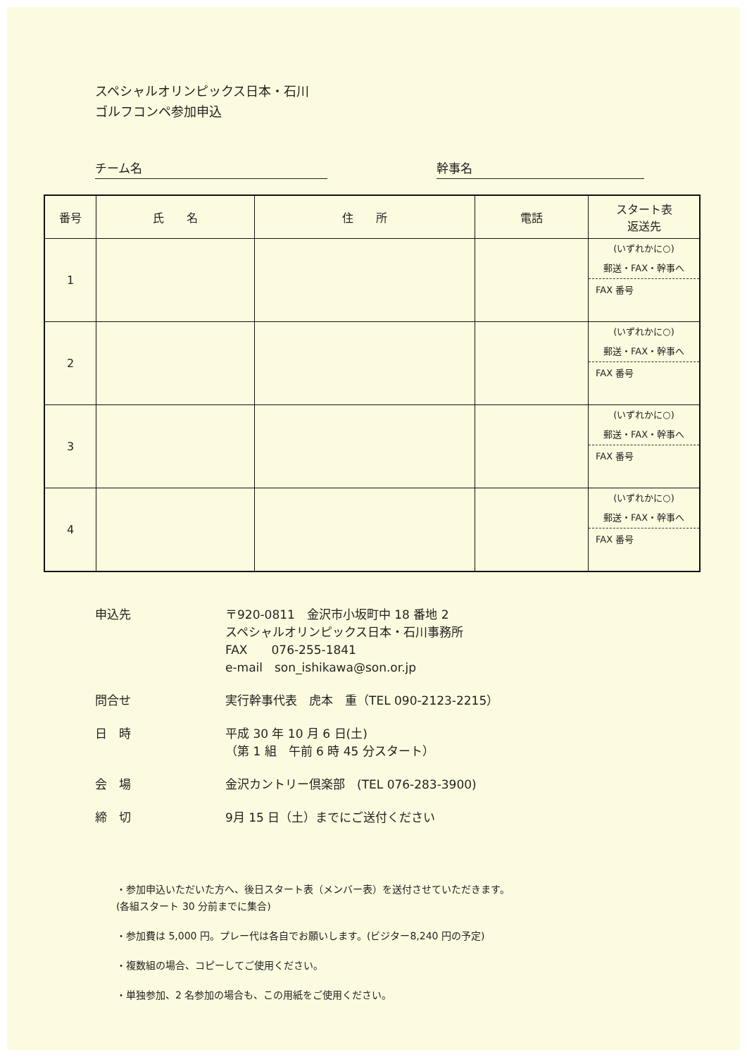スペシャルオリンピックス日本・石川
ゴルフコンペ参加申込
チーム名 幹事名
| 番号 | 氏 名 | 住 所 | 電話 | スタート表 返送先 |
| --- | --- | --- | --- | --- |
| 1 | | | | (いずれかに○) 郵送・FAX・幹事へ FAX 番号 |
| 2 | | | | (いずれかに○) 郵送・FAX・幹事へ FAX 番号 |
| 3 | | | | (いずれかに○) 郵送・FAX・幹事へ FAX 番号 |
| 4 | | | | (いずれかに○) 郵送・FAX・幹事へ FAX 番号 |
申込先 〒920-0811　金沢市小坂町中 18 番地 2
スペシャルオリンピックス日本・石川事務所
FAX　　076-255-1841
e-mail　son_ishikawa@son.or.jp
問合せ 実行幹事代表　虎本　重（TEL 090-2123-2215）
日　時 平成 30 年 10 月 6 日(土)
（第 1 組　午前 6 時 45 分スタート）
会　場 金沢カントリー倶楽部　(TEL 076-283-3900)
締　切 9月 15 日（土）までにご送付ください
・参加申込いただいた方へ、後日スタート表（メンバー表）を送付させていただきます。
(各組スタート 30 分前までに集合)
・参加費は 5,000 円。プレー代は各自でお願いします。(ビジター8,240 円の予定)
・複数組の場合、コピーしてご使用ください。
・単独参加、2 名参加の場合も、この用紙をご使用ください。